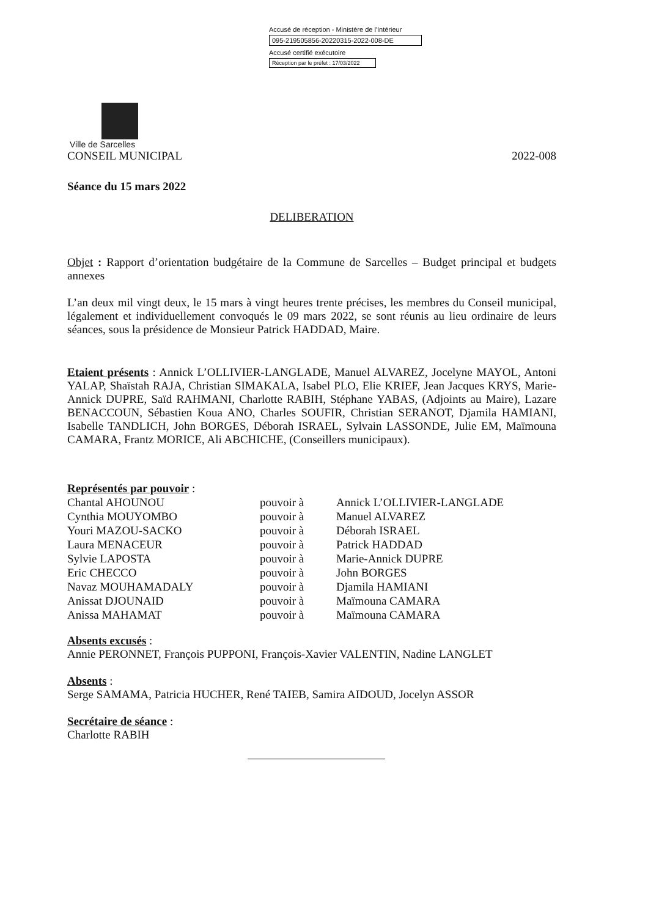Accusé de réception - Ministère de l'Intérieur
095-219505856-20220315-2022-008-DE
Accusé certifié exécutoire
Réception par le préfet : 17/03/2022
Ville de Sarcelles
CONSEIL MUNICIPAL 2022-008
Séance du 15 mars 2022
DELIBERATION
Objet : Rapport d’orientation budgétaire de la Commune de Sarcelles – Budget principal et budgets annexes
L’an deux mil vingt deux, le 15 mars à vingt heures trente précises, les membres du Conseil municipal, légalement et individuellement convoqués le 09 mars 2022, se sont réunis au lieu ordinaire de leurs séances, sous la présidence de Monsieur Patrick HADDAD, Maire.
Etaient présents : Annick L’OLLIVIER-LANGLADE, Manuel ALVAREZ, Jocelyne MAYOL, Antoni YALAP, Shaïstah RAJA, Christian SIMAKALA, Isabel PLO, Elie KRIEF, Jean Jacques KRYS, Marie-Annick DUPRE, Saïd RAHMANI, Charlotte RABIH, Stéphane YABAS, (Adjoints au Maire), Lazare BENACCOUN, Sébastien Koua ANO, Charles SOUFIR, Christian SERANOT, Djamila HAMIANI, Isabelle TANDLICH, John BORGES, Déborah ISRAEL, Sylvain LASSONDE, Julie EM, Maïmouna CAMARA, Frantz MORICE, Ali ABCHICHE, (Conseillers municipaux).
Représentés par pouvoir :
| Chantal AHOUNOU | pouvoir à | Annick L’OLLIVIER-LANGLADE |
| Cynthia MOUYOMBO | pouvoir à | Manuel ALVAREZ |
| Youri MAZOU-SACKO | pouvoir à | Déborah ISRAEL |
| Laura MENACEUR | pouvoir à | Patrick HADDAD |
| Sylvie LAPOSTA | pouvoir à | Marie-Annick DUPRE |
| Eric CHECCO | pouvoir à | John BORGES |
| Navaz MOUHAMADALY | pouvoir à | Djamila HAMIANI |
| Anissat DJOUNAID | pouvoir à | Maïmouna CAMARA |
| Anissa MAHAMAT | pouvoir à | Maïmouna CAMARA |
Absents excusés :
Annie PERONNET, François PUPPONI, François-Xavier VALENTIN, Nadine LANGLET
Absents :
Serge SAMAMA, Patricia HUCHER, René TAIEB, Samira AIDOUD, Jocelyn ASSOR
Secrétaire de séance :
Charlotte RABIH